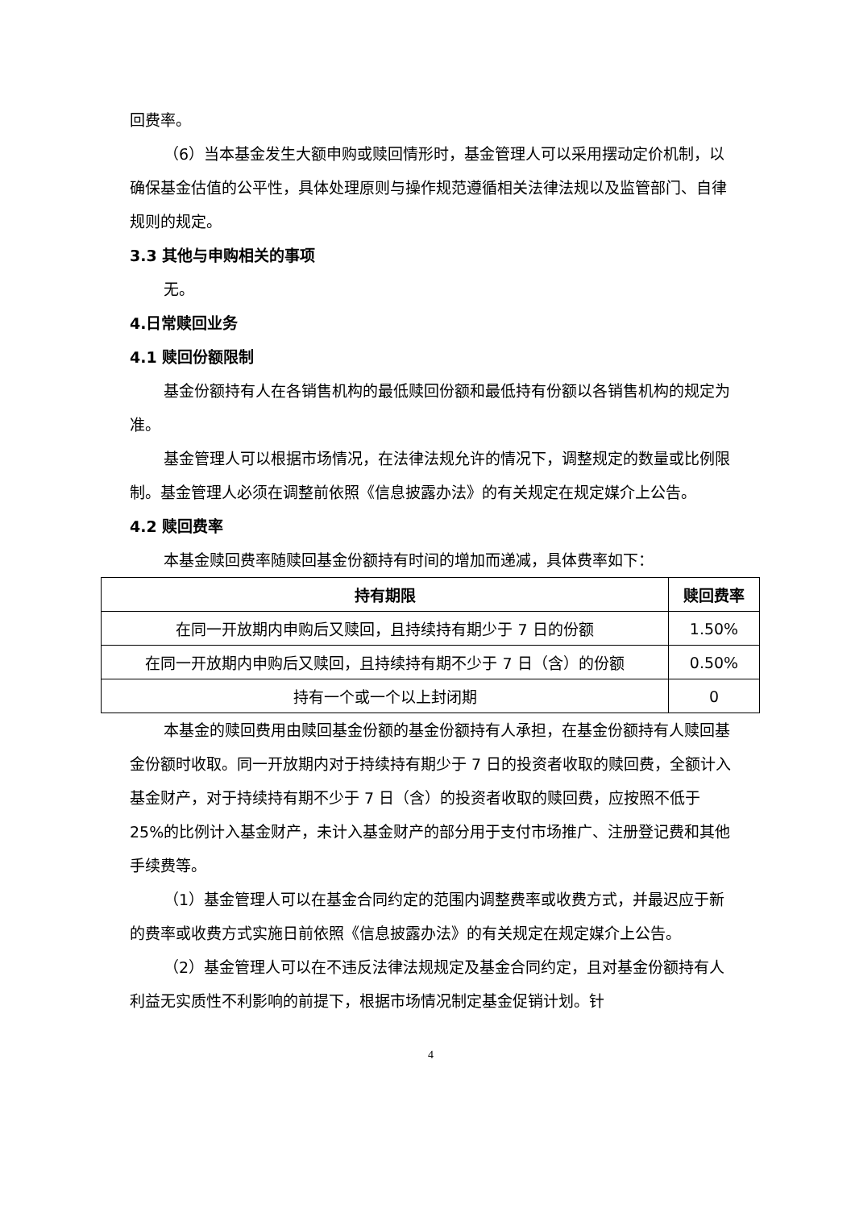回费率。
（6）当本基金发生大额申购或赎回情形时，基金管理人可以采用摆动定价机制，以确保基金估值的公平性，具体处理原则与操作规范遵循相关法律法规以及监管部门、自律规则的规定。
3.3 其他与申购相关的事项
无。
4.日常赎回业务
4.1 赎回份额限制
基金份额持有人在各销售机构的最低赎回份额和最低持有份额以各销售机构的规定为准。
基金管理人可以根据市场情况，在法律法规允许的情况下，调整规定的数量或比例限制。基金管理人必须在调整前依照《信息披露办法》的有关规定在规定媒介上公告。
4.2 赎回费率
本基金赎回费率随赎回基金份额持有时间的增加而递减，具体费率如下：
| 持有期限 | 赎回费率 |
| --- | --- |
| 在同一开放期内申购后又赎回，且持续持有期少于 7 日的份额 | 1.50% |
| 在同一开放期内申购后又赎回，且持续持有期不少于 7 日（含）的份额 | 0.50% |
| 持有一个或一个以上封闭期 | 0 |
本基金的赎回费用由赎回基金份额的基金份额持有人承担，在基金份额持有人赎回基金份额时收取。同一开放期内对于持续持有期少于 7 日的投资者收取的赎回费，全额计入基金财产，对于持续持有期不少于 7 日（含）的投资者收取的赎回费，应按照不低于 25%的比例计入基金财产，未计入基金财产的部分用于支付市场推广、注册登记费和其他手续费等。
（1）基金管理人可以在基金合同约定的范围内调整费率或收费方式，并最迟应于新的费率或收费方式实施日前依照《信息披露办法》的有关规定在规定媒介上公告。
（2）基金管理人可以在不违反法律法规规定及基金合同约定，且对基金份额持有人利益无实质性不利影响的前提下，根据市场情况制定基金促销计划。针
4